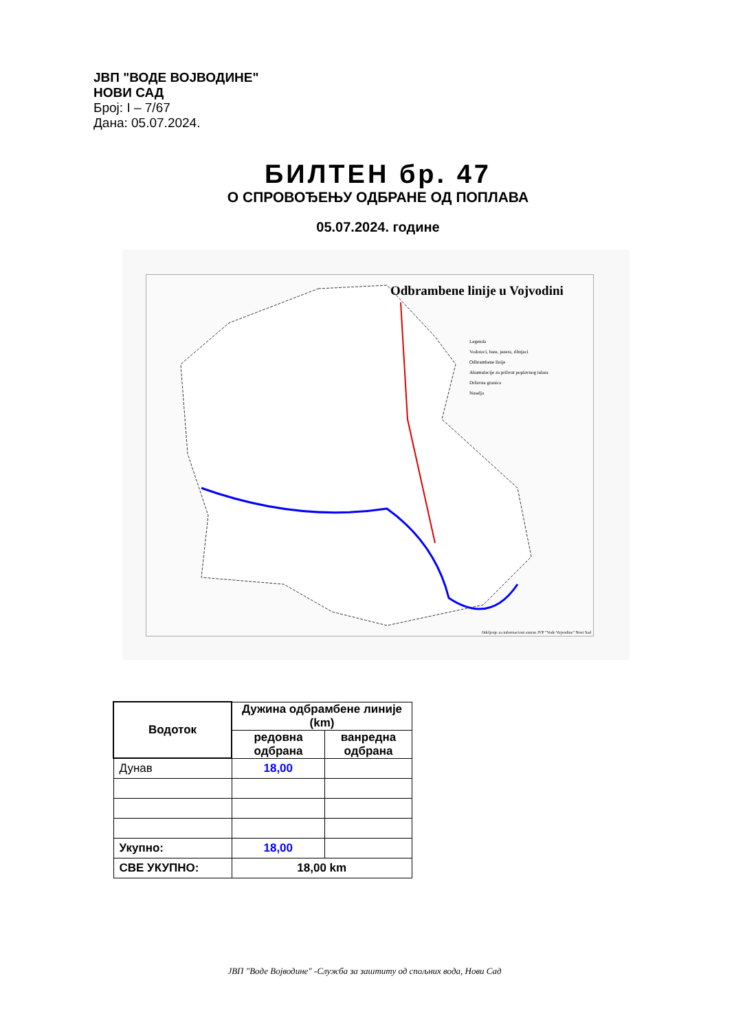ЈВП "ВОДЕ ВОЈВОДИНЕ"
НОВИ САД
Број: I – 7/67
Дана: 05.07.2024.
БИЛТЕН бр. 47
О СПРОВОЂЕЊУ ОДБРАНЕ ОД ПОПЛАВА
05.07.2024. године
Odbrambene linije u Vojvodini
Legenda
Vodotoci, bare, jezera, ribnjaci
Odbrambene linije
Akumulacije za prihvat poplavnog talasa
Državna granica
Naselja
Odeljenje za informacioni sistem JVP "Vode Vojvodine" Novi Sad
| Водоток | Дужина одбрамбене линије (km) | |
| --- | --- | --- |
| | редовна одбрана | ванредна одбрана |
| Дунав | 18,00 | |
| Укупно: | 18,00 | |
| СВЕ УКУПНО: | 18,00 km | |
ЈВП "Воде Војводине" -Служба за заштиту од спољних вода, Нови Сад